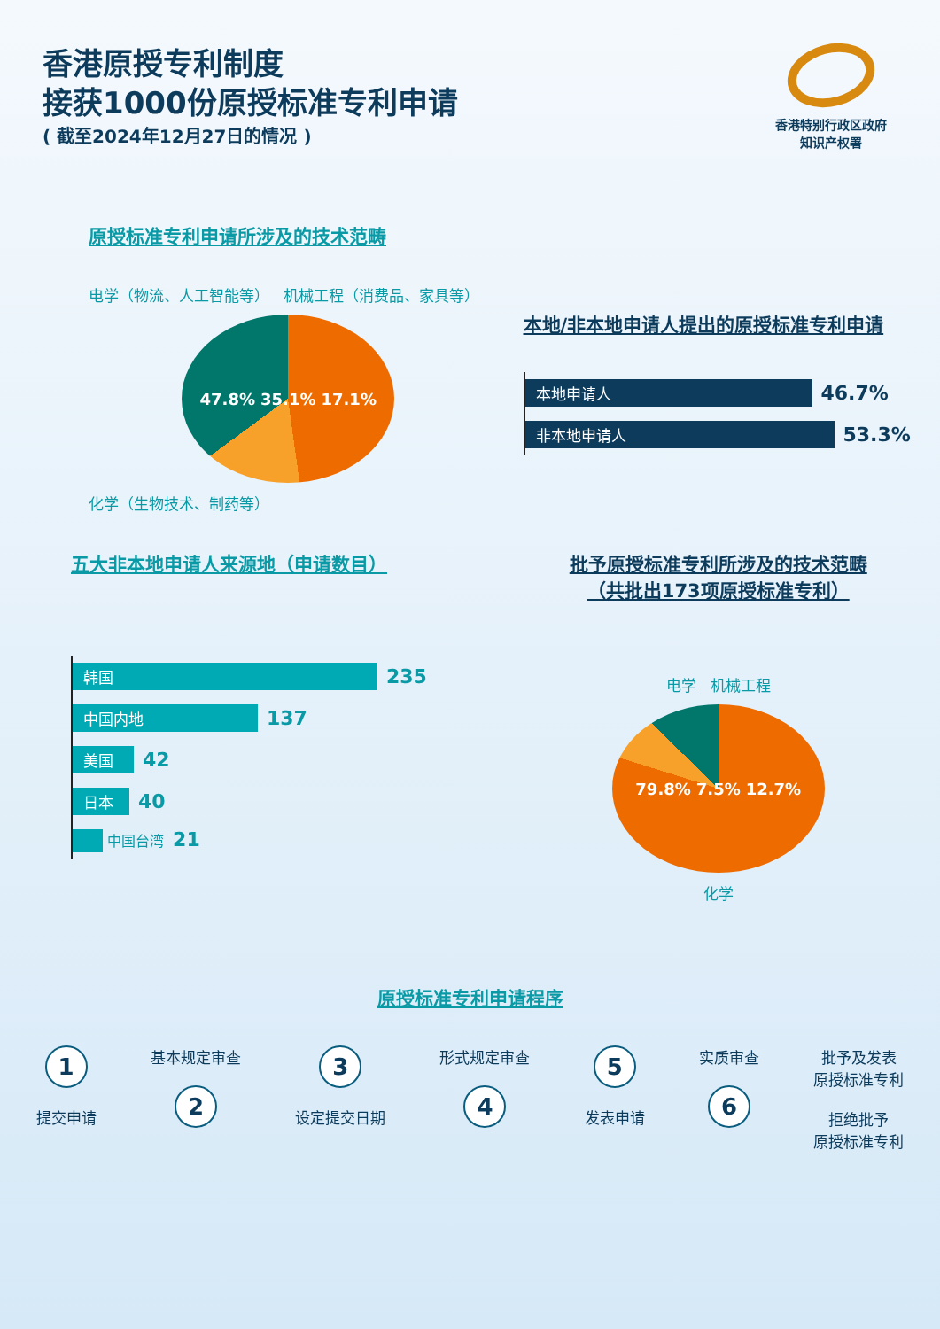香港原授专利制度
接获1000份原授标准专利申请
( 截至2024年12月27日的情况 )
香港特别行政区政府
知识产权署
原授标准专利申请所涉及的技术范畴
电学（物流、人工智能等） 机械工程（消费品、家具等）
47.8% 35.1% 17.1%
化学（生物技术、制药等）
本地/非本地申请人提出的原授标准专利申请
本地申请人 46.7%
非本地申请人 53.3%
五大非本地申请人来源地（申请数目）
韩国 235
中国内地 137
美国 42
日本 40
中国台湾 21
批予原授标准专利所涉及的技术范畴
（共批出173项原授标准专利）
电学 机械工程
79.8% 7.5% 12.7%
化学
原授标准专利申请程序
1
提交申请
基本规定审查
2
3
设定提交日期
形式规定审查
4
5
发表申请
实质审查
6
批予及发表
原授标准专利
拒绝批予
原授标准专利